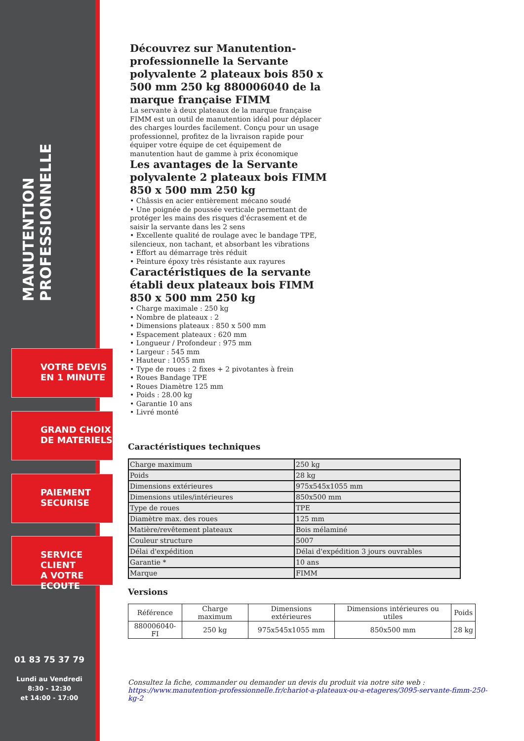MANUTENTION PROFESSIONNELLE
VOTRE DEVIS
EN 1 MINUTE
GRAND CHOIX
DE MATERIELS
PAIEMENT
SECURISE
SERVICE CLIENT
A VOTRE ECOUTE
01 83 75 37 79
Lundi au Vendredi
8:30 - 12:30
et 14:00 - 17:00
Découvrez sur Manutention-professionnelle la Servante polyvalente 2 plateaux bois 850 x 500 mm 250 kg 880006040 de la marque française FIMM
La servante à deux plateaux de la marque française FIMM est un outil de manutention idéal pour déplacer des charges lourdes facilement. Conçu pour un usage professionnel, profitez de la livraison rapide pour équiper votre équipe de cet équipement de manutention haut de gamme à prix économique
Les avantages de la Servante polyvalente 2 plateaux bois FIMM 850 x 500 mm 250 kg
• Châssis en acier entièrement mécano soudé
• Une poignée de poussée verticale permettant de protéger les mains des risques d'écrasement et de saisir la servante dans les 2 sens
• Excellente qualité de roulage avec le bandage TPE, silencieux, non tachant, et absorbant les vibrations
• Effort au démarrage très réduit
• Peinture époxy très résistante aux rayures
Caractéristiques de la servante établi deux plateaux bois FIMM 850 x 500 mm 250 kg
• Charge maximale : 250 kg
• Nombre de plateaux : 2
• Dimensions plateaux : 850 x 500 mm
• Espacement plateaux : 620 mm
• Longueur / Profondeur : 975 mm
• Largeur : 545 mm
• Hauteur : 1055 mm
• Type de roues : 2 fixes + 2 pivotantes à frein
• Roues Bandage TPE
• Roues Diamètre 125 mm
• Poids : 28.00 kg
• Garantie 10 ans
• Livré monté
Caractéristiques techniques
| Charge maximum | 250 kg |
| Poids | 28 kg |
| Dimensions extérieures | 975x545x1055 mm |
| Dimensions utiles/intérieures | 850x500 mm |
| Type de roues | TPE |
| Diamètre max. des roues | 125 mm |
| Matière/revêtement plateaux | Bois mélaminé |
| Couleur structure | 5007 |
| Délai d'expédition | Délai d'expédition 3 jours ouvrables |
| Garantie * | 10 ans |
| Marque | FIMM |
Versions
| Référence | Charge maximum | Dimensions extérieures | Dimensions intérieures ou utiles | Poids |
| --- | --- | --- | --- | --- |
| 880006040-FI | 250 kg | 975x545x1055 mm | 850x500 mm | 28 kg |
Consultez la fiche, commander ou demander un devis du produit via notre site web :
https://www.manutention-professionnelle.fr/chariot-a-plateaux-ou-a-etageres/3095-servante-fimm-250-kg-2